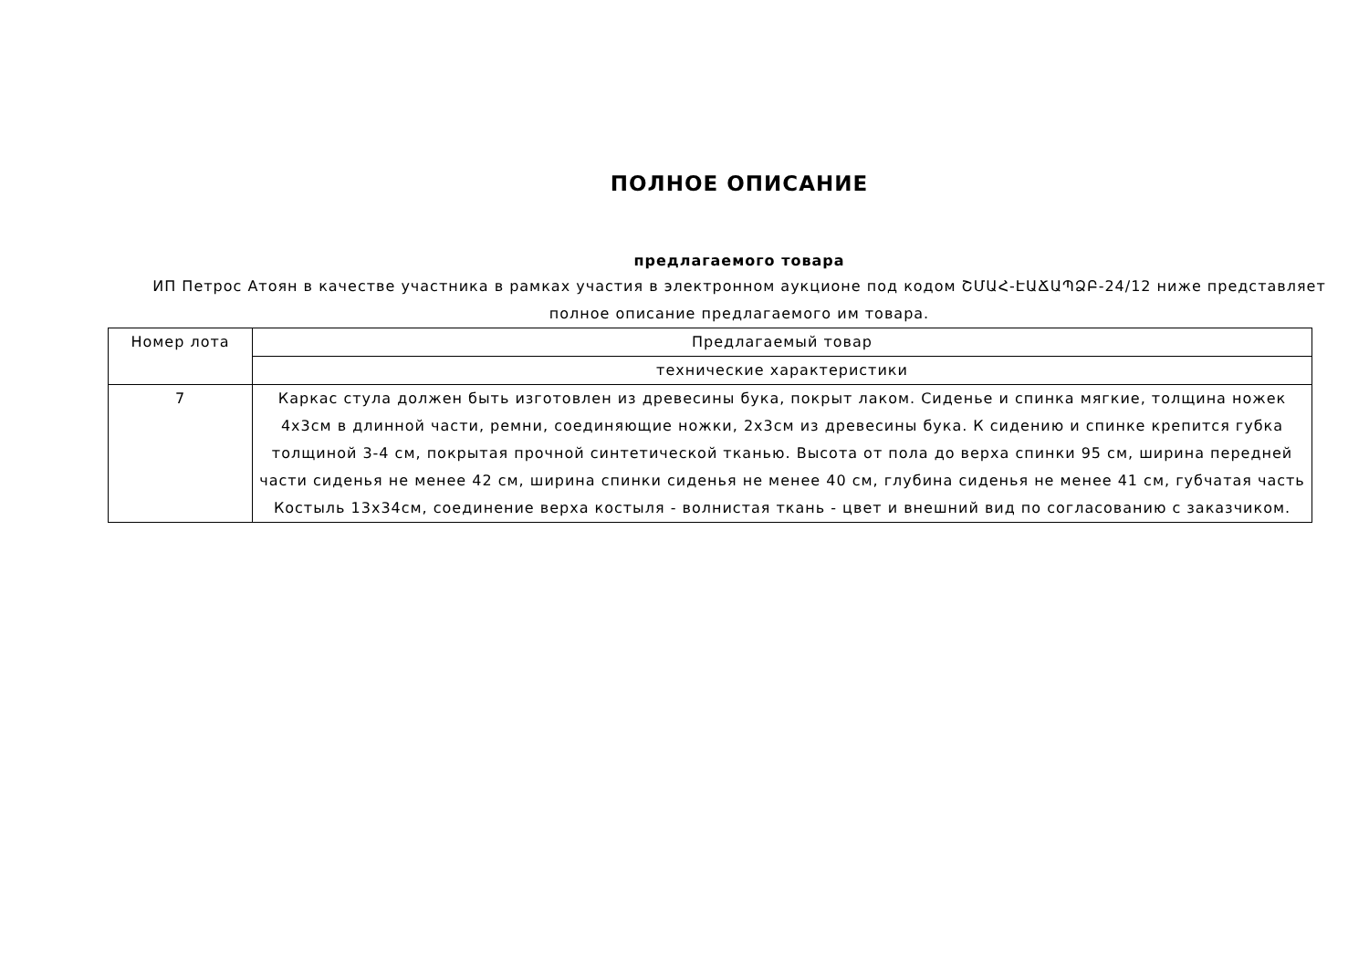ПОЛНОЕ ОПИСАНИЕ
предлагаемого товара
ИП Петрос Атоян в качестве участника в рамках участия в электронном аукционе под кодом ՇՄԱՀ-ԷԱՃԱՊՁԲ-24/12 ниже представляет полное описание предлагаемого им товара.
| Номер лота | Предлагаемый товар |
| | технические характеристики |
| 7 | Каркас стула должен быть изготовлен из древесины бука, покрыт лаком. Сиденье и спинка мягкие, толщина ножек 4х3см в длинной части, ремни, соединяющие ножки, 2х3см из древесины бука. К сидению и спинке крепится губка толщиной 3-4 см, покрытая прочной синтетической тканью. Высота от пола до верха спинки 95 см, ширина передней части сиденья не менее 42 см, ширина спинки сиденья не менее 40 см, глубина сиденья не менее 41 см, губчатая часть Костыль 13х34см, соединение верха костыля - волнистая ткань - цвет и внешний вид по согласованию с заказчиком. |